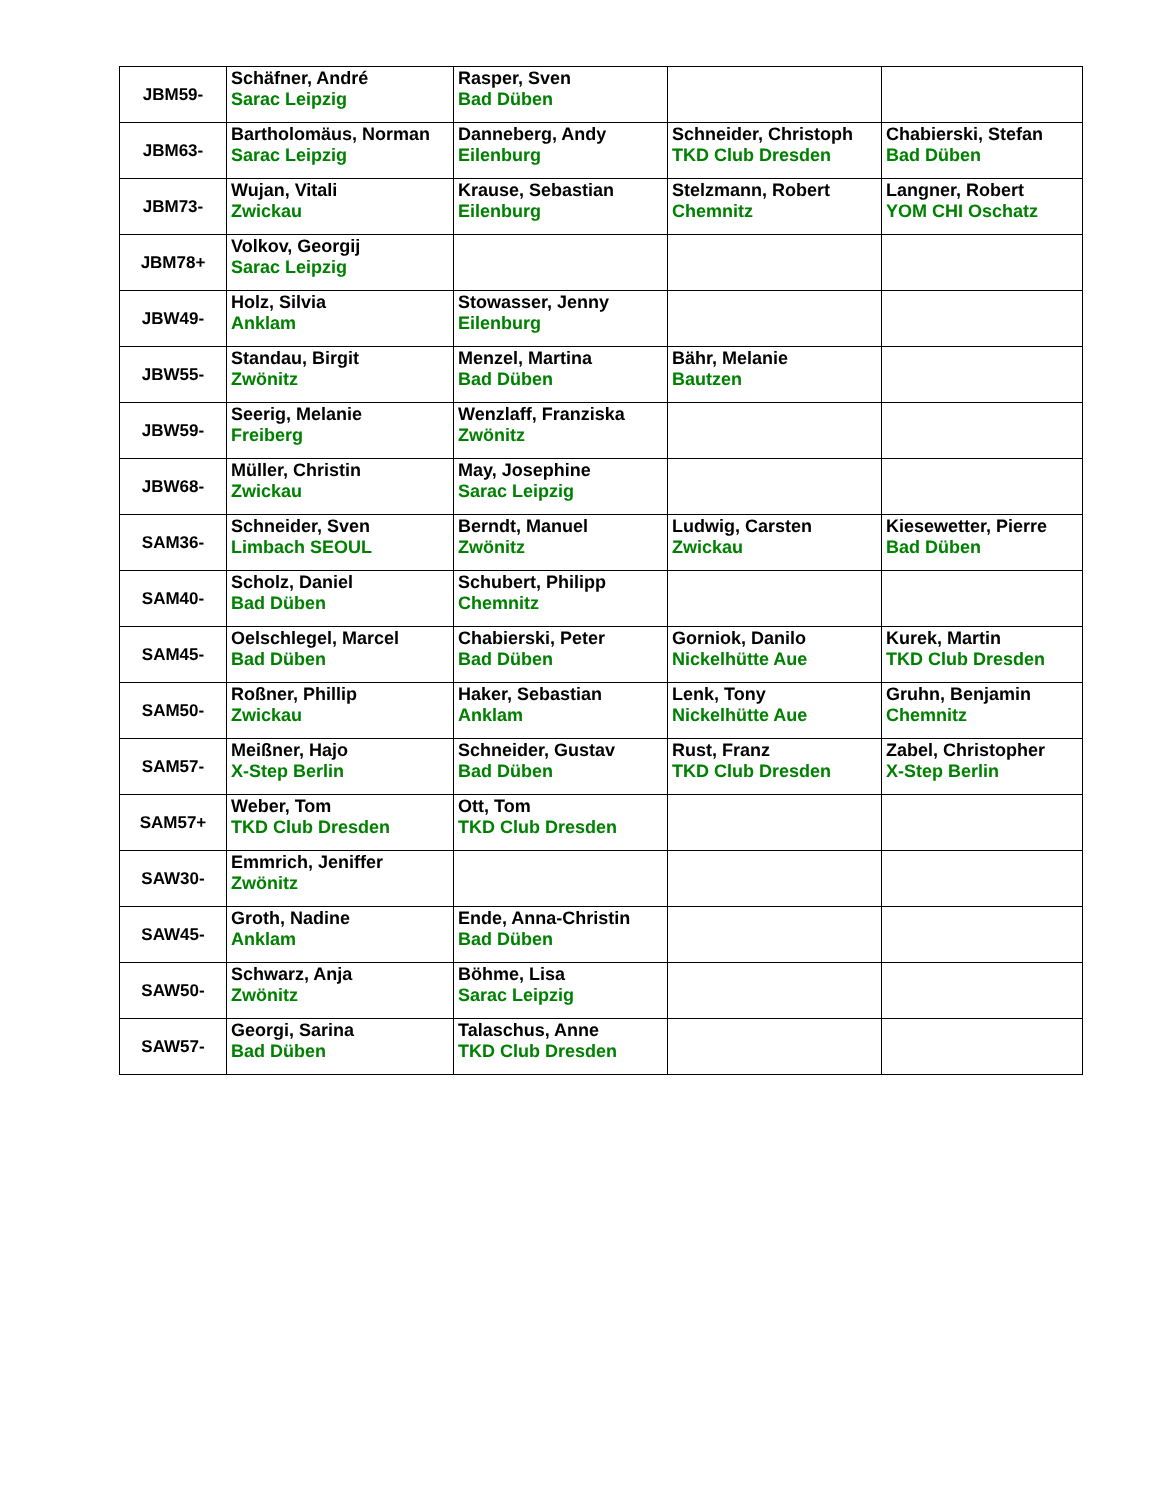| JBM59- | Schäfner, André Sarac Leipzig | Rasper, Sven Bad Düben | | |
| JBM63- | Bartholomäus, Norman Sarac Leipzig | Danneberg, Andy Eilenburg | Schneider, Christoph TKD Club Dresden | Chabierski, Stefan Bad Düben |
| JBM73- | Wujan, Vitali Zwickau | Krause, Sebastian Eilenburg | Stelzmann, Robert Chemnitz | Langner, Robert YOM CHI Oschatz |
| JBM78+ | Volkov, Georgij Sarac Leipzig | | | |
| JBW49- | Holz, Silvia Anklam | Stowasser, Jenny Eilenburg | | |
| JBW55- | Standau, Birgit Zwönitz | Menzel, Martina Bad Düben | Bähr, Melanie Bautzen | |
| JBW59- | Seerig, Melanie Freiberg | Wenzlaff, Franziska Zwönitz | | |
| JBW68- | Müller, Christin Zwickau | May, Josephine Sarac Leipzig | | |
| SAM36- | Schneider, Sven Limbach SEOUL | Berndt, Manuel Zwönitz | Ludwig, Carsten Zwickau | Kiesewetter, Pierre Bad Düben |
| SAM40- | Scholz, Daniel Bad Düben | Schubert, Philipp Chemnitz | | |
| SAM45- | Oelschlegel, Marcel Bad Düben | Chabierski, Peter Bad Düben | Gorniok, Danilo Nickelhütte Aue | Kurek, Martin TKD Club Dresden |
| SAM50- | Roßner, Phillip Zwickau | Haker, Sebastian Anklam | Lenk, Tony Nickelhütte Aue | Gruhn, Benjamin Chemnitz |
| SAM57- | Meißner, Hajo X-Step Berlin | Schneider, Gustav Bad Düben | Rust, Franz TKD Club Dresden | Zabel, Christopher X-Step Berlin |
| SAM57+ | Weber, Tom TKD Club Dresden | Ott, Tom TKD Club Dresden | | |
| SAW30- | Emmrich, Jeniffer Zwönitz | | | |
| SAW45- | Groth, Nadine Anklam | Ende, Anna-Christin Bad Düben | | |
| SAW50- | Schwarz, Anja Zwönitz | Böhme, Lisa Sarac Leipzig | | |
| SAW57- | Georgi, Sarina Bad Düben | Talaschus, Anne TKD Club Dresden | | |